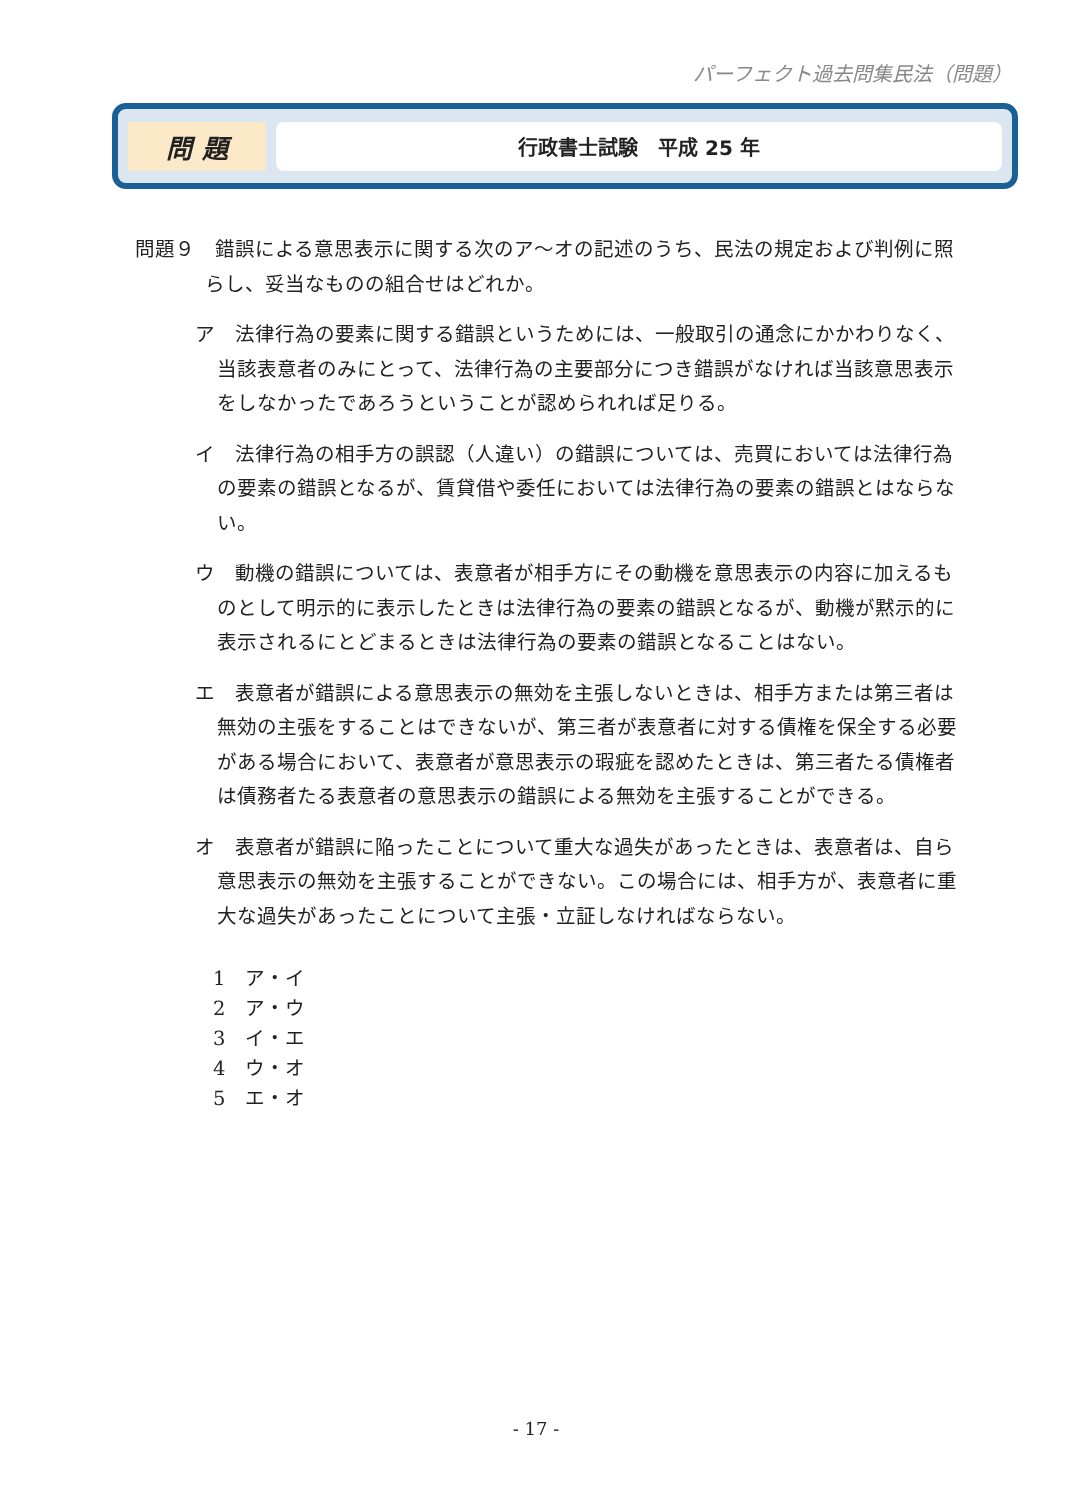パーフェクト過去問集民法（問題）
問 題
行政書士試験　平成 25 年
問題９　錯誤による意思表示に関する次のア～オの記述のうち、民法の規定および判例に照らし、妥当なものの組合せはどれか。
ア　法律行為の要素に関する錯誤というためには、一般取引の通念にかかわりなく、当該表意者のみにとって、法律行為の主要部分につき錯誤がなければ当該意思表示をしなかったであろうということが認められれば足りる。
イ　法律行為の相手方の誤認（人違い）の錯誤については、売買においては法律行為の要素の錯誤となるが、賃貸借や委任においては法律行為の要素の錯誤とはならない。
ウ　動機の錯誤については、表意者が相手方にその動機を意思表示の内容に加えるものとして明示的に表示したときは法律行為の要素の錯誤となるが、動機が黙示的に表示されるにとどまるときは法律行為の要素の錯誤となることはない。
エ　表意者が錯誤による意思表示の無効を主張しないときは、相手方または第三者は無効の主張をすることはできないが、第三者が表意者に対する債権を保全する必要がある場合において、表意者が意思表示の瑕疵を認めたときは、第三者たる債権者は債務者たる表意者の意思表示の錯誤による無効を主張することができる。
オ　表意者が錯誤に陥ったことについて重大な過失があったときは、表意者は、自ら意思表示の無効を主張することができない。この場合には、相手方が、表意者に重大な過失があったことについて主張・立証しなければならない。
1　ア・イ
2　ア・ウ
3　イ・エ
4　ウ・オ
5　エ・オ
- 17 -